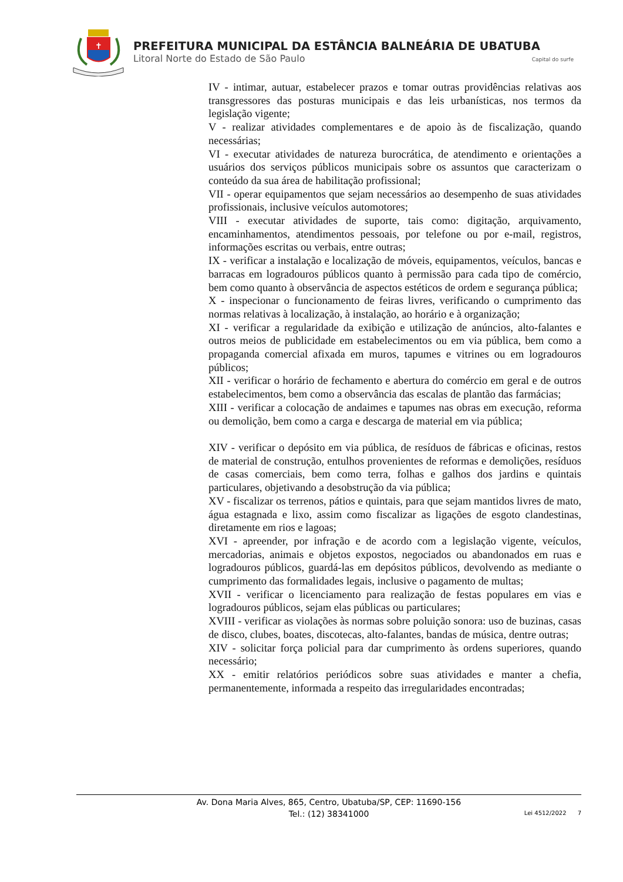✝
PREFEITURA MUNICIPAL DA ESTÂNCIA BALNEÁRIA DE UBATUBA
Litoral Norte do Estado de São Paulo Capital do surfe
IV - intimar, autuar, estabelecer prazos e tomar outras providências relativas aos transgressores das posturas municipais e das leis urbanísticas, nos termos da legislação vigente;
V - realizar atividades complementares e de apoio às de fiscalização, quando necessárias;
VI - executar atividades de natureza burocrática, de atendimento e orientações a usuários dos serviços públicos municipais sobre os assuntos que caracterizam o conteúdo da sua área de habilitação profissional;
VII - operar equipamentos que sejam necessários ao desempenho de suas atividades profissionais, inclusive veículos automotores;
VIII - executar atividades de suporte, tais como: digitação, arquivamento, encaminhamentos, atendimentos pessoais, por telefone ou por e-mail, registros, informações escritas ou verbais, entre outras;
IX - verificar a instalação e localização de móveis, equipamentos, veículos, bancas e barracas em logradouros públicos quanto à permissão para cada tipo de comércio, bem como quanto à observância de aspectos estéticos de ordem e segurança pública;
X - inspecionar o funcionamento de feiras livres, verificando o cumprimento das normas relativas à localização, à instalação, ao horário e à organização;
XI - verificar a regularidade da exibição e utilização de anúncios, alto-falantes e outros meios de publicidade em estabelecimentos ou em via pública, bem como a propaganda comercial afixada em muros, tapumes e vitrines ou em logradouros públicos;
XII - verificar o horário de fechamento e abertura do comércio em geral e de outros estabelecimentos, bem como a observância das escalas de plantão das farmácias;
XIII - verificar a colocação de andaimes e tapumes nas obras em execução, reforma ou demolição, bem como a carga e descarga de material em via pública;
XIV - verificar o depósito em via pública, de resíduos de fábricas e oficinas, restos de material de construção, entulhos provenientes de reformas e demolições, resíduos de casas comerciais, bem como terra, folhas e galhos dos jardins e quintais particulares, objetivando a desobstrução da via pública;
XV - fiscalizar os terrenos, pátios e quintais, para que sejam mantidos livres de mato, água estagnada e lixo, assim como fiscalizar as ligações de esgoto clandestinas, diretamente em rios e lagoas;
XVI - apreender, por infração e de acordo com a legislação vigente, veículos, mercadorias, animais e objetos expostos, negociados ou abandonados em ruas e logradouros públicos, guardá-las em depósitos públicos, devolvendo as mediante o cumprimento das formalidades legais, inclusive o pagamento de multas;
XVII - verificar o licenciamento para realização de festas populares em vias e logradouros públicos, sejam elas públicas ou particulares;
XVIII - verificar as violações às normas sobre poluição sonora: uso de buzinas, casas de disco, clubes, boates, discotecas, alto-falantes, bandas de música, dentre outras;
XIV - solicitar força policial para dar cumprimento às ordens superiores, quando necessário;
XX - emitir relatórios periódicos sobre suas atividades e manter a chefia, permanentemente, informada a respeito das irregularidades encontradas;
Av. Dona Maria Alves, 865, Centro, Ubatuba/SP, CEP: 11690-156
Tel.: (12) 38341000
Lei 4512/2022 7